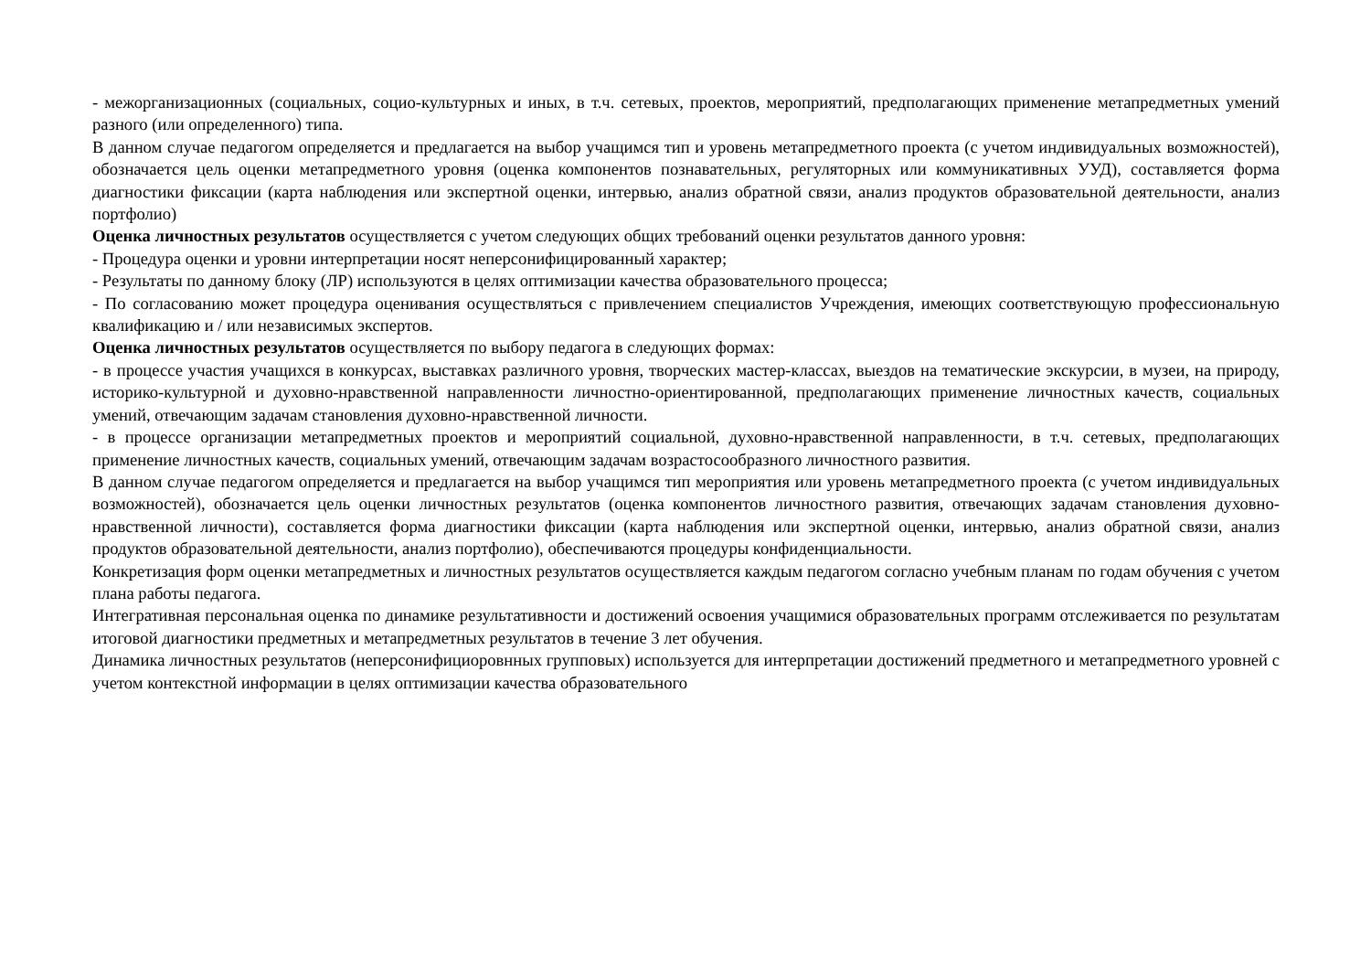- межорганизационных (социальных, социо-культурных и иных, в т.ч. сетевых, проектов, мероприятий, предполагающих применение метапредметных умений разного (или определенного) типа.
В данном случае педагогом определяется и предлагается на выбор учащимся тип и уровень метапредметного проекта (с учетом индивидуальных возможностей), обозначается цель оценки метапредметного уровня (оценка компонентов познавательных, регуляторных или коммуникативных УУД), составляется форма диагностики фиксации (карта наблюдения или экспертной оценки, интервью, анализ обратной связи, анализ продуктов образовательной деятельности, анализ портфолио)
Оценка личностных результатов осуществляется с учетом следующих общих требований оценки результатов данного уровня:
- Процедура оценки и уровни интерпретации носят неперсонифицированный характер;
- Результаты по данному блоку (ЛР) используются в целях оптимизации качества образовательного процесса;
- По согласованию может процедура оценивания осуществляться с привлечением специалистов Учреждения, имеющих соответствующую профессиональную квалификацию и / или независимых экспертов.
Оценка личностных результатов осуществляется по выбору педагога в следующих формах:
- в процессе участия учащихся в конкурсах, выставках различного уровня, творческих мастер-классах, выездов на тематические экскурсии, в музеи, на природу, историко-культурной и духовно-нравственной направленности личностно-ориентированной, предполагающих применение личностных качеств, социальных умений, отвечающим задачам становления духовно-нравственной личности.
- в процессе организации метапредметных проектов и мероприятий социальной, духовно-нравственной направленности, в т.ч. сетевых, предполагающих применение личностных качеств, социальных умений, отвечающим задачам возрастосообразного личностного развития.
В данном случае педагогом определяется и предлагается на выбор учащимся тип мероприятия или уровень метапредметного проекта (с учетом индивидуальных возможностей), обозначается цель оценки личностных результатов (оценка компонентов личностного развития, отвечающих задачам становления духовно-нравственной личности), составляется форма диагностики фиксации (карта наблюдения или экспертной оценки, интервью, анализ обратной связи, анализ продуктов образовательной деятельности, анализ портфолио), обеспечиваются процедуры конфиденциальности.
Конкретизация форм оценки метапредметных и личностных результатов осуществляется каждым педагогом согласно учебным планам по годам обучения с учетом плана работы педагога.
Интегративная персональная оценка по динамике результативности и достижений освоения учащимися образовательных программ отслеживается по результатам итоговой диагностики предметных и метапредметных результатов в течение 3 лет обучения.
Динамика личностных результатов (неперсонифициоровнных групповых) используется для интерпретации достижений предметного и метапредметного уровней с учетом контекстной информации в целях оптимизации качества образовательного